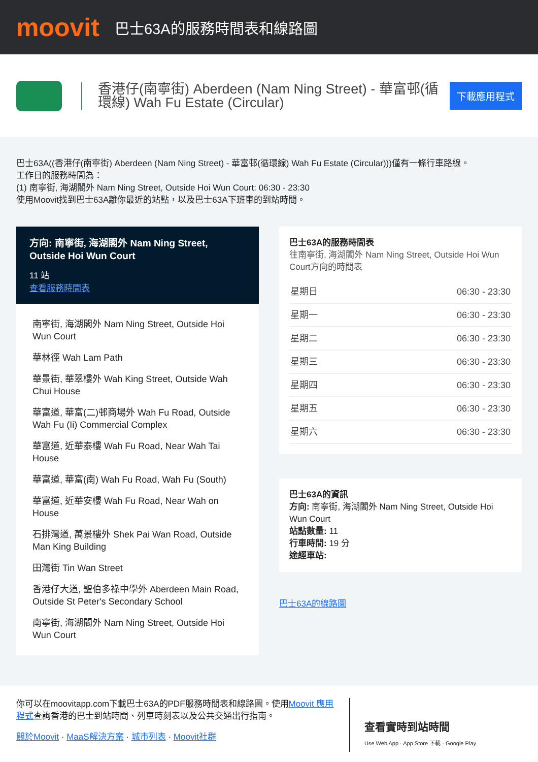moovit
巴士63A的服務時間表和線路圖
香港仔(南寧街) Aberdeen (Nam Ning Street) - 華富邨(循環線) Wah Fu Estate (Circular)
下載應用程式
巴士63A((香港仔(南寧街) Aberdeen (Nam Ning Street) - 華富邨(循環線) Wah Fu Estate (Circular)))僅有一條行車路線。
工作日的服務時間為：
(1) 南寧街, 海湖閣外 Nam Ning Street, Outside Hoi Wun Court: 06:30 - 23:30
使用Moovit找到巴士63A離你最近的站點，以及巴士63A下班車的到站時間。
方向: 南寧街, 海湖閣外 Nam Ning Street, Outside Hoi Wun Court
11 站
查看服務時間表
南寧街, 海湖閣外 Nam Ning Street, Outside Hoi Wun Court
華林徑 Wah Lam Path
華景街, 華翠樓外 Wah King Street, Outside Wah Chui House
華富道, 華富(二)邨商場外 Wah Fu Road, Outside Wah Fu (Ii) Commercial Complex
華富道, 近華泰樓 Wah Fu Road, Near Wah Tai House
華富道, 華富(南) Wah Fu Road, Wah Fu (South)
華富道, 近華安樓 Wah Fu Road, Near Wah on House
石排灣道, 萬景樓外 Shek Pai Wan Road, Outside Man King Building
田灣街 Tin Wan Street
香港仔大道, 聖伯多祿中學外 Aberdeen Main Road, Outside St Peter's Secondary School
南寧街, 海湖閣外 Nam Ning Street, Outside Hoi Wun Court
巴士63A的服務時間表
往南寧街, 海湖閣外 Nam Ning Street, Outside Hoi Wun Court方向的時間表
| 星期日 | 06:30 - 23:30 |
| 星期一 | 06:30 - 23:30 |
| 星期二 | 06:30 - 23:30 |
| 星期三 | 06:30 - 23:30 |
| 星期四 | 06:30 - 23:30 |
| 星期五 | 06:30 - 23:30 |
| 星期六 | 06:30 - 23:30 |
巴士63A的資訊
方向: 南寧街, 海湖閣外 Nam Ning Street, Outside Hoi Wun Court
站點數量: 11
行車時間: 19 分
途經車站:
巴士63A的線路圖
你可以在moovitapp.com下載巴士63A的PDF服務時間表和線路圖。使用Moovit 應用程式查詢香港的巴士到站時間、列車時刻表以及公共交通出行指南。
關於Moovit · MaaS解決方案 · 城市列表 · Moovit社群
查看實時到站時間
Use Web App · App Store 下載 · Google Play